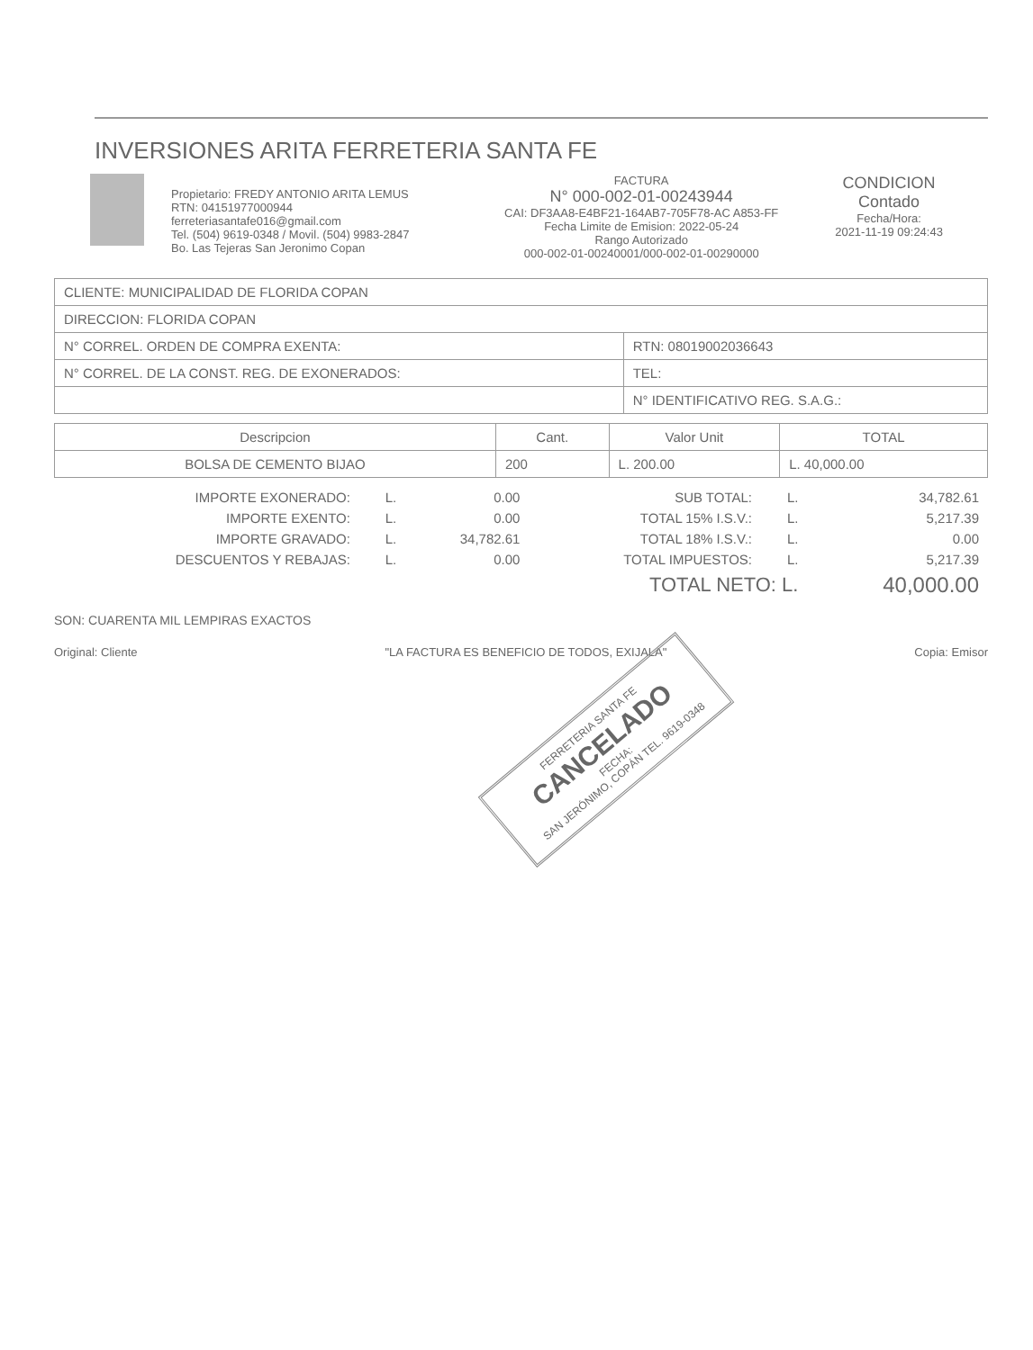INVERSIONES ARITA FERRETERIA SANTA FE
Propietario: FREDY ANTONIO ARITA LEMUS
RTN: 04151977000944
ferreteriasantafe016@gmail.com
Tel. (504) 9619-0348 / Movil. (504) 9983-2847
Bo. Las Tejeras San Jeronimo Copan
FACTURA
N° 000-002-01-00243944
CAI: DF3AA8-E4BF21-164AB7-705F78-AC A853-FF
Fecha Limite de Emision: 2022-05-24
Rango Autorizado
000-002-01-00240001/000-002-01-00290000
CONDICION
Contado
Fecha/Hora:
2021-11-19 09:24:43
| CLIENTE: MUNICIPALIDAD DE FLORIDA COPAN | |
| DIRECCION: FLORIDA COPAN | |
| N° CORREL. ORDEN DE COMPRA EXENTA: | RTN: 08019002036643 |
| N° CORREL. DE LA CONST. REG. DE EXONERADOS: | TEL: |
| | N° IDENTIFICATIVO REG. S.A.G.: |
| Descripcion | Cant. | Valor Unit | TOTAL |
| --- | --- | --- | --- |
| BOLSA DE CEMENTO BIJAO | 200 | L. 200.00 | L. 40,000.00 |
| IMPORTE EXONERADO: | L. | 0.00 | SUB TOTAL: | L. | 34,782.61 |
| IMPORTE EXENTO: | L. | 0.00 | TOTAL 15% I.S.V.: | L. | 5,217.39 |
| IMPORTE GRAVADO: | L. | 34,782.61 | TOTAL 18% I.S.V.: | L. | 0.00 |
| DESCUENTOS Y REBAJAS: | L. | 0.00 | TOTAL IMPUESTOS: | L. | 5,217.39 |
| | | | TOTAL NETO: L. | | 40,000.00 |
SON: CUARENTA MIL LEMPIRAS EXACTOS
Original: Cliente "LA FACTURA ES BENEFICIO DE TODOS, EXIJALA" Copia: Emisor
FERRETERIA SANTA FE
CANCELADO
FECHA:
SAN JERÓNIMO, COPÁN TEL. 9619-0348